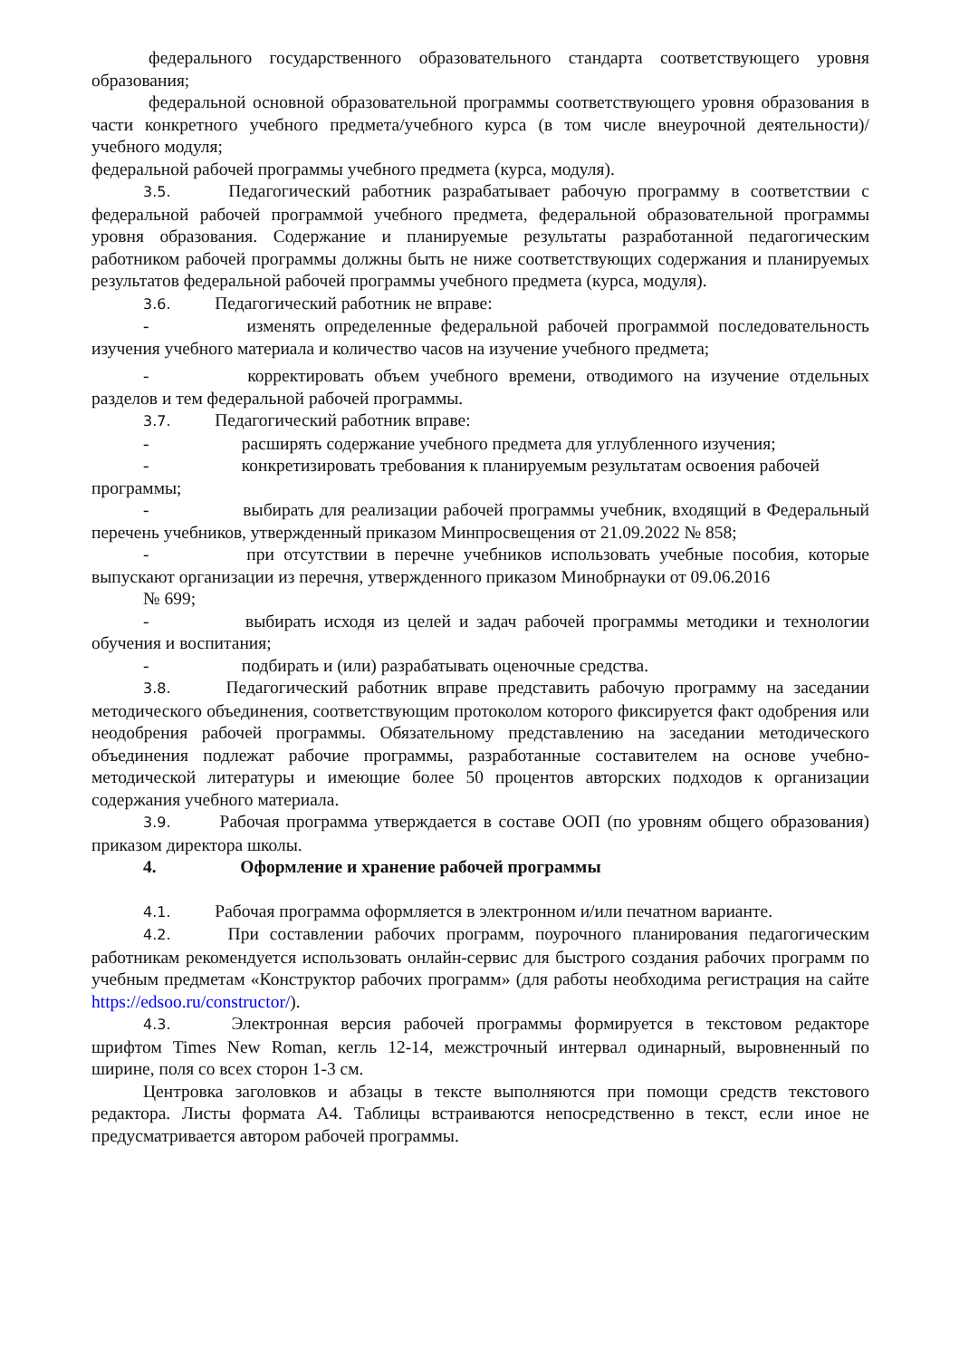федерального государственного образовательного стандарта соответствующего уровня образования;
федеральной основной образовательной программы соответствующего уровня образования в части конкретного учебного предмета/учебного курса (в том числе внеурочной деятельности)/учебного модуля;
федеральной рабочей программы учебного предмета (курса, модуля).
3.5.   Педагогический работник разрабатывает рабочую программу в соответствии с федеральной рабочей программой учебного предмета, федеральной образовательной программы уровня образования. Содержание и планируемые результаты разработанной педагогическим работником рабочей программы должны быть не ниже соответствующих содержания и планируемых результатов федеральной рабочей программы учебного предмета (курса, модуля).
3.6.   Педагогический работник не вправе:
-      изменять определенные федеральной рабочей программой последовательность изучения учебного материала и количество часов на изучение учебного предмета;
-      корректировать объем учебного времени, отводимого на изучение отдельных разделов и тем федеральной рабочей программы.
3.7.   Педагогический работник вправе:
-      расширять содержание учебного предмета для углубленного изучения;
-      конкретизировать требования к планируемым результатам освоения рабочей программы;
-      выбирать для реализации рабочей программы учебник, входящий в Федеральный перечень учебников, утвержденный приказом Минпросвещения от 21.09.2022 № 858;
-      при отсутствии в перечне учебников использовать учебные пособия, которые выпускают организации из перечня, утвержденного приказом Минобрнауки от 09.06.2016
№ 699;
-      выбирать исходя из целей и задач рабочей программы методики и технологии обучения и воспитания;
-      подбирать и (или) разрабатывать оценочные средства.
3.8.   Педагогический работник вправе представить рабочую программу на заседании методического объединения, соответствующим протоколом которого фиксируется факт одобрения или неодобрения рабочей программы. Обязательному представлению на заседании методического объединения подлежат рабочие программы, разработанные составителем на основе учебно-методической литературы и имеющие более 50 процентов авторских подходов к организации содержания учебного материала.
3.9.   Рабочая программа утверждается в составе ООП (по уровням общего образования) приказом директора школы.
4.      Оформление и хранение рабочей программы
4.1.   Рабочая программа оформляется в электронном и/или печатном варианте.
4.2.   При составлении рабочих программ, поурочного планирования педагогическим работникам рекомендуется использовать онлайн-сервис для быстрого создания рабочих программ по учебным предметам «Конструктор рабочих программ» (для работы необходима регистрация на сайте https://edsoo.ru/constructor/).
4.3.   Электронная версия рабочей программы формируется в текстовом редакторе шрифтом Times New Roman, кегль 12-14, межстрочный интервал одинарный, выровненный по ширине, поля со всех сторон 1-3 см.
Центровка заголовков и абзацы в тексте выполняются при помощи средств текстового редактора. Листы формата А4. Таблицы встраиваются непосредственно в текст, если иное не предусматривается автором рабочей программы.